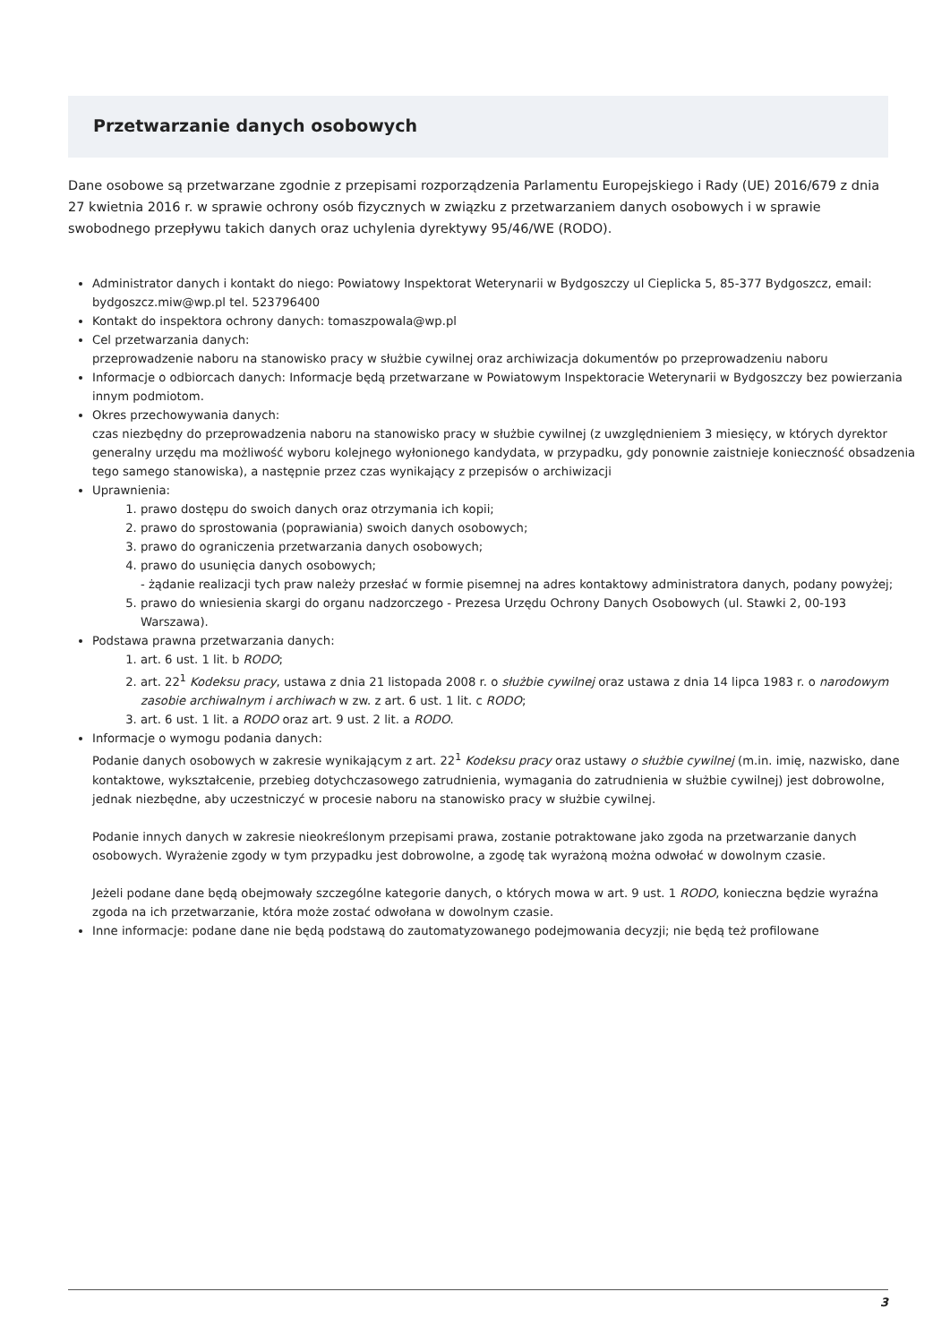Przetwarzanie danych osobowych
Dane osobowe są przetwarzane zgodnie z przepisami rozporządzenia Parlamentu Europejskiego i Rady (UE) 2016/679 z dnia 27 kwietnia 2016 r. w sprawie ochrony osób fizycznych w związku z przetwarzaniem danych osobowych i w sprawie swobodnego przepływu takich danych oraz uchylenia dyrektywy 95/46/WE (RODO).
Administrator danych i kontakt do niego: Powiatowy Inspektorat Weterynarii w Bydgoszczy ul Cieplicka 5, 85-377 Bydgoszcz, email: bydgoszcz.miw@wp.pl tel. 523796400
Kontakt do inspektora ochrony danych: tomaszpowala@wp.pl
Cel przetwarzania danych:
przeprowadzenie naboru na stanowisko pracy w służbie cywilnej oraz archiwizacja dokumentów po przeprowadzeniu naboru
Informacje o odbiorcach danych: Informacje będą przetwarzane w Powiatowym Inspektoracie Weterynarii w Bydgoszczy bez powierzania innym podmiotom.
Okres przechowywania danych:
czas niezbędny do przeprowadzenia naboru na stanowisko pracy w służbie cywilnej (z uwzględnieniem 3 miesięcy, w których dyrektor generalny urzędu ma możliwość wyboru kolejnego wyłonionego kandydata, w przypadku, gdy ponownie zaistnieje konieczność obsadzenia tego samego stanowiska), a następnie przez czas wynikający z przepisów o archiwizacji
Uprawnienia:
1. prawo dostępu do swoich danych oraz otrzymania ich kopii;
2. prawo do sprostowania (poprawiania) swoich danych osobowych;
3. prawo do ograniczenia przetwarzania danych osobowych;
4. prawo do usunięcia danych osobowych;
- żądanie realizacji tych praw należy przesłać w formie pisemnej na adres kontaktowy administratora danych, podany powyżej;
5. prawo do wniesienia skargi do organu nadzorczego - Prezesa Urzędu Ochrony Danych Osobowych (ul. Stawki 2, 00-193 Warszawa).
Podstawa prawna przetwarzania danych:
1. art. 6 ust. 1 lit. b RODO;
2. art. 22<sup>1</sup> Kodeksu pracy, ustawa z dnia 21 listopada 2008 r. o służbie cywilnej oraz ustawa z dnia 14 lipca 1983 r. o narodowym zasobie archiwalnym i archiwach w zw. z art. 6 ust. 1 lit. c RODO;
3. art. 6 ust. 1 lit. a RODO oraz art. 9 ust. 2 lit. a RODO.
Informacje o wymogu podania danych:
Podanie danych osobowych w zakresie wynikającym z art. 22<sup>1</sup> Kodeksu pracy oraz ustawy o służbie cywilnej (m.in. imię, nazwisko, dane kontaktowe, wykształcenie, przebieg dotychczasowego zatrudnienia, wymagania do zatrudnienia w służbie cywilnej) jest dobrowolne, jednak niezbędne, aby uczestniczyć w procesie naboru na stanowisko pracy w służbie cywilnej.
Podanie innych danych w zakresie nieokreślonym przepisami prawa, zostanie potraktowane jako zgoda na przetwarzanie danych osobowych. Wyrażenie zgody w tym przypadku jest dobrowolne, a zgodę tak wyrażoną można odwołać w dowolnym czasie.
Jeżeli podane dane będą obejmowały szczególne kategorie danych, o których mowa w art. 9 ust. 1 RODO, konieczna będzie wyraźna zgoda na ich przetwarzanie, która może zostać odwołana w dowolnym czasie.
Inne informacje: podane dane nie będą podstawą do zautomatyzowanego podejmowania decyzji; nie będą też profilowane
3